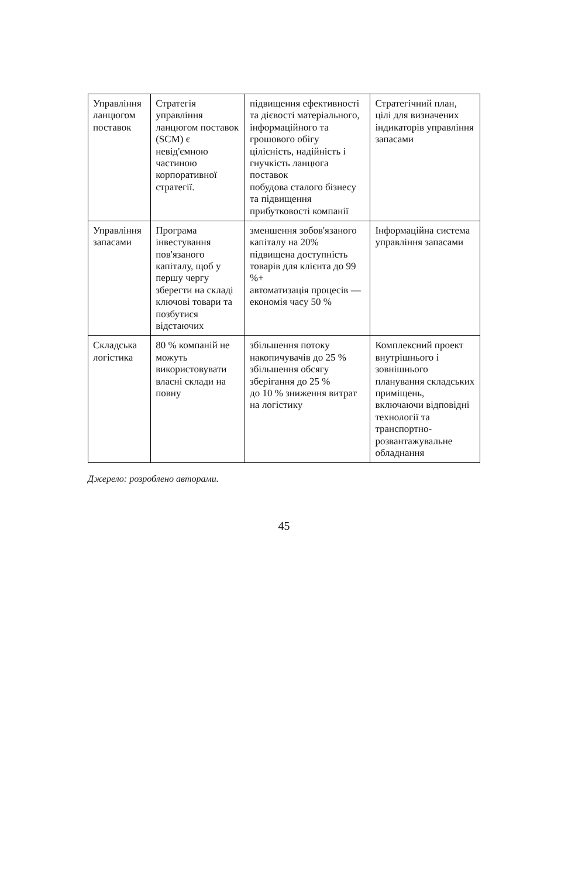| Управління ланцюгом поставок | Стратегія управління ланцюгом поставок (SCM) є невід'ємною частиною корпоративної стратегії. | підвищення ефективності та дієвості матеріального, інформаційного та грошового обігу цілісність, надійність і гнучкість ланцюга поставок побудова сталого бізнесу та підвищення прибутковості компанії | Стратегічний план, цілі для визначених індикаторів управління запасами |
| Управління запасами | Програма інвестування пов'язаного капіталу, щоб у першу чергу зберегти на складі ключові товари та позбутися відстаючих | зменшення зобов'язаного капіталу на 20% підвищена доступність товарів для клієнта до 99 %+ автоматизація процесів — економія часу 50 % | Інформаційна система управління запасами |
| Складська логістика | 80 % компаній не можуть використовувати власні склади на повну | збільшення потоку накопичувачів до 25 % збільшення обсягу зберігання до 25 % до 10 % зниження витрат на логістику | Комплексний проект внутрішнього і зовнішнього планування складських приміщень, включаючи відповідні технології та транспортно-розвантажувальне обладнання |
Джерело: розроблено авторами.
45